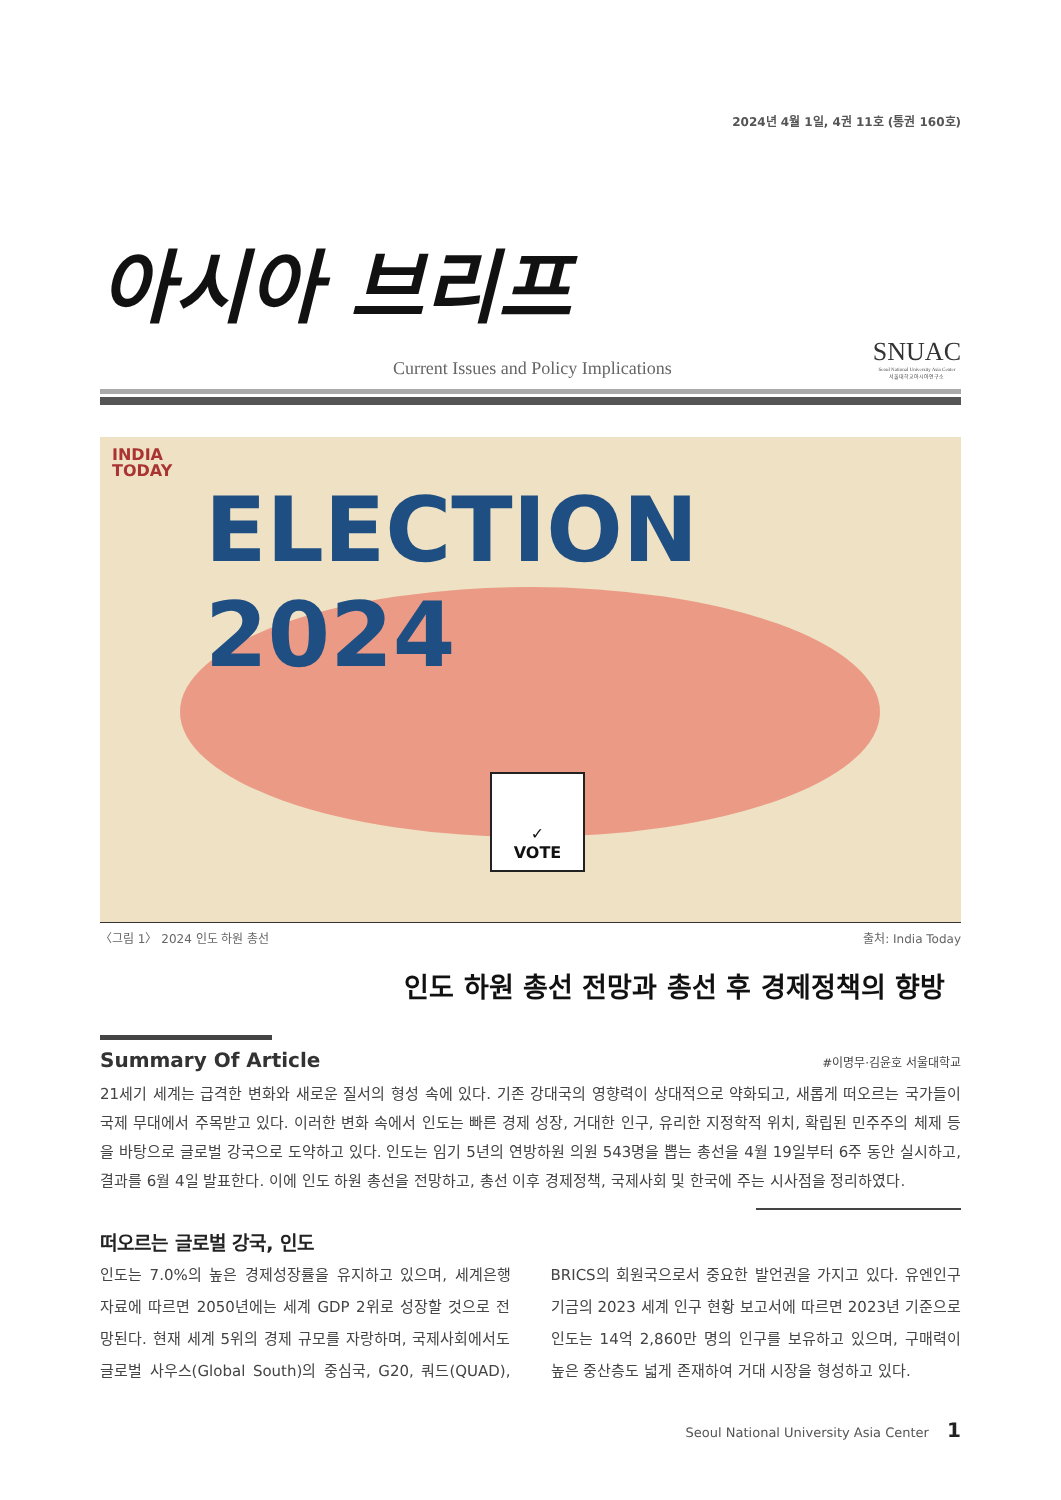2024년 4월 1일, 4권 11호 (통권 160호)
아시아 브리프
Current Issues and Policy Implications
SNUAC
Seoul National University Asia Center
서울대학교아시아연구소
INDIA
TODAY
ELECTION 2024
✓
VOTE
〈그림 1〉 2024 인도 하원 총선 출처: India Today
인도 하원 총선 전망과 총선 후 경제정책의 향방
Summary Of Article
#이명무·김윤호 서울대학교
21세기 세계는 급격한 변화와 새로운 질서의 형성 속에 있다. 기존 강대국의 영향력이 상대적으로 약화되고, 새롭게 떠오르는 국가들이 국제 무대에서 주목받고 있다. 이러한 변화 속에서 인도는 빠른 경제 성장, 거대한 인구, 유리한 지정학적 위치, 확립된 민주주의 체제 등을 바탕으로 글로벌 강국으로 도약하고 있다. 인도는 임기 5년의 연방하원 의원 543명을 뽑는 총선을 4월 19일부터 6주 동안 실시하고, 결과를 6월 4일 발표한다. 이에 인도 하원 총선을 전망하고, 총선 이후 경제정책, 국제사회 및 한국에 주는 시사점을 정리하였다.
떠오르는 글로벌 강국, 인도
인도는 7.0%의 높은 경제성장률을 유지하고 있으며, 세계은행 자료에 따르면 2050년에는 세계 GDP 2위로 성장할 것으로 전망된다. 현재 세계 5위의 경제 규모를 자랑하며, 국제사회에서도 글로벌 사우스(Global South)의 중심국, G20, 쿼드(QUAD), BRICS의 회원국으로서 중요한 발언권을 가지고 있다. 유엔인구기금의 2023 세계 인구 현황 보고서에 따르면 2023년 기준으로 인도는 14억 2,860만 명의 인구를 보유하고 있으며, 구매력이 높은 중산층도 넓게 존재하여 거대 시장을 형성하고 있다.
Seoul National University Asia Center 1